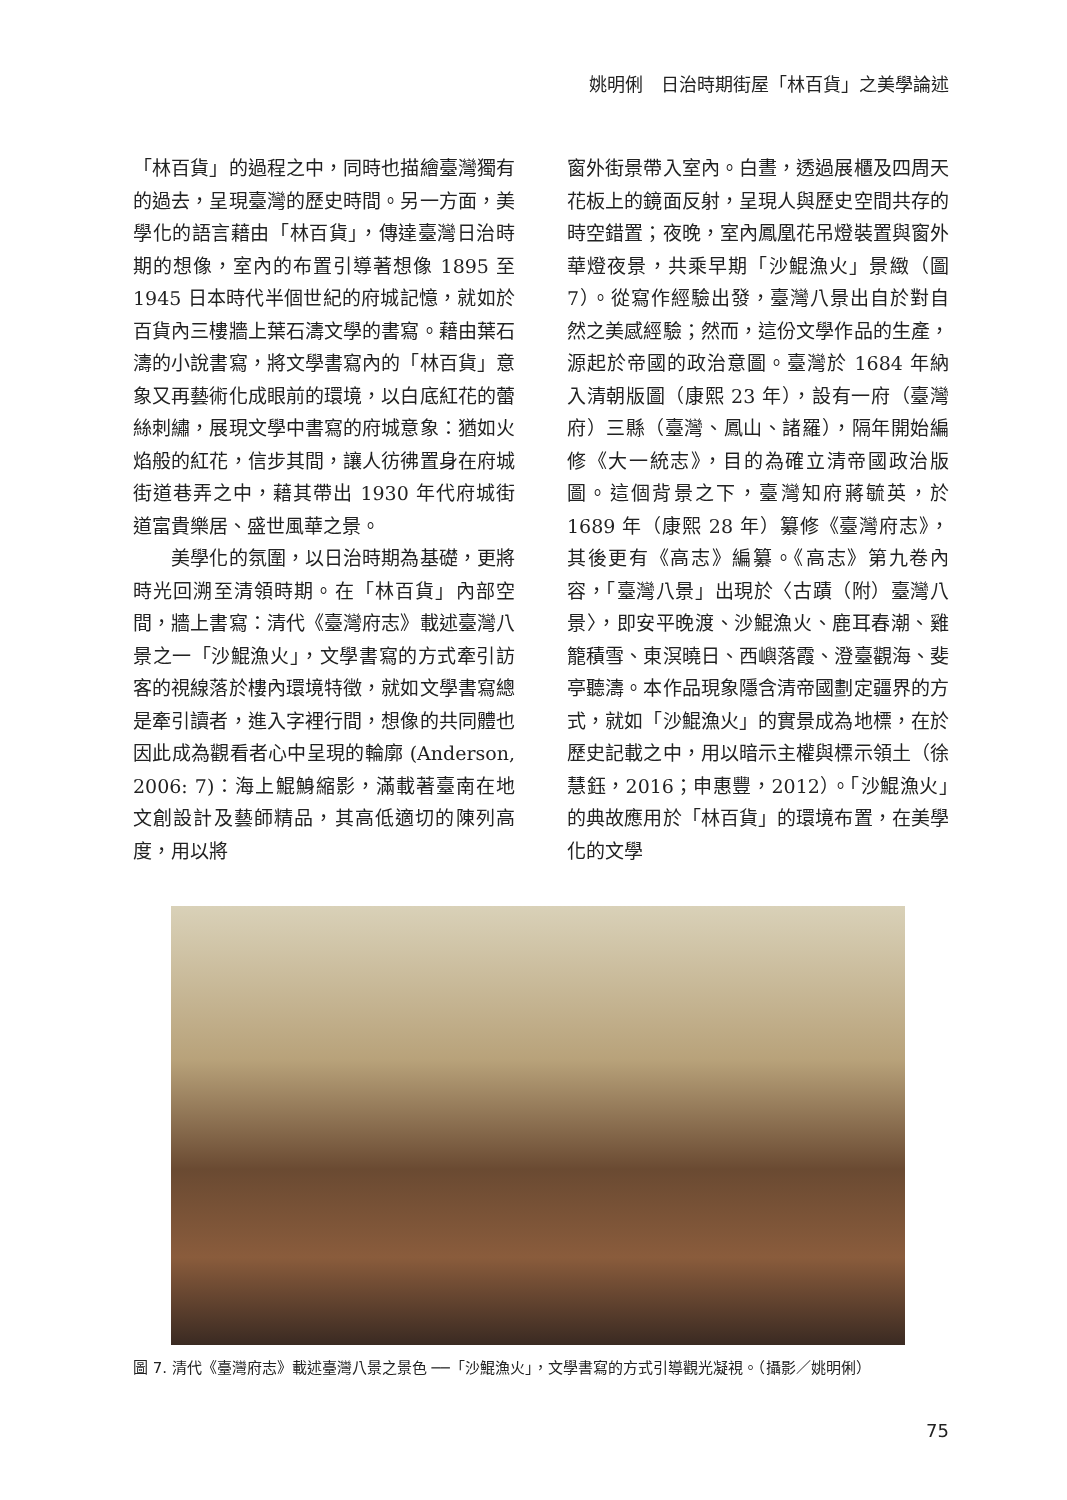姚明俐　日治時期街屋「林百貨」之美學論述
「林百貨」的過程之中，同時也描繪臺灣獨有的過去，呈現臺灣的歷史時間。另一方面，美學化的語言藉由「林百貨」，傳達臺灣日治時期的想像，室內的布置引導著想像 1895 至 1945 日本時代半個世紀的府城記憶，就如於百貨內三樓牆上葉石濤文學的書寫。藉由葉石濤的小說書寫，將文學書寫內的「林百貨」意象又再藝術化成眼前的環境，以白底紅花的蕾絲刺繡，展現文學中書寫的府城意象：猶如火焰般的紅花，信步其間，讓人彷彿置身在府城街道巷弄之中，藉其帶出 1930 年代府城街道富貴樂居、盛世風華之景。
　　美學化的氛圍，以日治時期為基礎，更將時光回溯至清領時期。在「林百貨」內部空間，牆上書寫：清代《臺灣府志》載述臺灣八景之一「沙鯤漁火」，文學書寫的方式牽引訪客的視線落於樓內環境特徵，就如文學書寫總是牽引讀者，進入字裡行間，想像的共同體也因此成為觀看者心中呈現的輪廓 (Anderson, 2006: 7)：海上鯤鯓縮影，滿載著臺南在地文創設計及藝師精品，其高低適切的陳列高度，用以將
窗外街景帶入室內。白晝，透過展櫃及四周天花板上的鏡面反射，呈現人與歷史空間共存的時空錯置；夜晚，室內鳳凰花吊燈裝置與窗外華燈夜景，共乘早期「沙鯤漁火」景緻（圖 7）。從寫作經驗出發，臺灣八景出自於對自然之美感經驗；然而，這份文學作品的生產，源起於帝國的政治意圖。臺灣於 1684 年納入清朝版圖（康熙 23 年），設有一府（臺灣府）三縣（臺灣、鳳山、諸羅），隔年開始編修《大一統志》，目的為確立清帝國政治版圖。這個背景之下，臺灣知府蔣毓英，於 1689 年（康熙 28 年）纂修《臺灣府志》，其後更有《高志》編纂。《高志》第九卷內容，「臺灣八景」出現於〈古蹟（附）臺灣八景〉，即安平晚渡、沙鯤漁火、鹿耳春潮、雞籠積雪、東溟曉日、西嶼落霞、澄臺觀海、斐亭聽濤。本作品現象隱含清帝國劃定疆界的方式，就如「沙鯤漁火」的實景成為地標，在於歷史記載之中，用以暗示主權與標示領土（徐慧鈺，2016；申惠豐，2012）。「沙鯤漁火」的典故應用於「林百貨」的環境布置，在美學化的文學
圖 7. 清代《臺灣府志》載述臺灣八景之景色 ──「沙鯤漁火」，文學書寫的方式引導觀光凝視。（攝影／姚明俐）
75